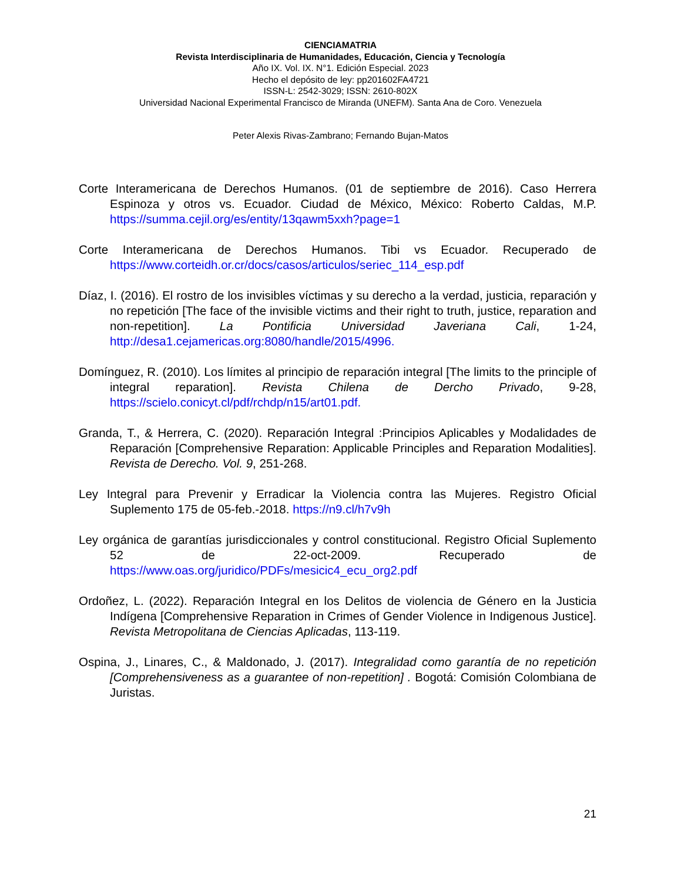CIENCIAMATRIA
Revista Interdisciplinaria de Humanidades, Educación, Ciencia y Tecnología
Año IX. Vol. IX. N°1. Edición Especial. 2023
Hecho el depósito de ley: pp201602FA4721
ISSN-L: 2542-3029; ISSN: 2610-802X
Universidad Nacional Experimental Francisco de Miranda (UNEFM). Santa Ana de Coro. Venezuela
Peter Alexis Rivas-Zambrano; Fernando Bujan-Matos
Corte Interamericana de Derechos Humanos. (01 de septiembre de 2016). Caso Herrera Espinoza y otros vs. Ecuador. Ciudad de México, México: Roberto Caldas, M.P. https://summa.cejil.org/es/entity/13qawm5xxh?page=1
Corte Interamericana de Derechos Humanos. Tibi vs Ecuador. Recuperado de https://www.corteidh.or.cr/docs/casos/articulos/seriec_114_esp.pdf
Díaz, I. (2016). El rostro de los invisibles víctimas y su derecho a la verdad, justicia, reparación y no repetición [The face of the invisible victims and their right to truth, justice, reparation and non-repetition]. La Pontificia Universidad Javeriana Cali, 1-24, http://desa1.cejamericas.org:8080/handle/2015/4996.
Domínguez, R. (2010). Los límites al principio de reparación integral [The limits to the principle of integral reparation]. Revista Chilena de Dercho Privado, 9-28, https://scielo.conicyt.cl/pdf/rchdp/n15/art01.pdf.
Granda, T., & Herrera, C. (2020). Reparación Integral :Principios Aplicables y Modalidades de Reparación [Comprehensive Reparation: Applicable Principles and Reparation Modalities]. Revista de Derecho. Vol. 9, 251-268.
Ley Integral para Prevenir y Erradicar la Violencia contra las Mujeres. Registro Oficial Suplemento 175 de 05-feb.-2018. https://n9.cl/h7v9h
Ley orgánica de garantías jurisdiccionales y control constitucional. Registro Oficial Suplemento 52 de 22-oct-2009. Recuperado de https://www.oas.org/juridico/PDFs/mesicic4_ecu_org2.pdf
Ordoñez, L. (2022). Reparación Integral en los Delitos de violencia de Género en la Justicia Indígena [Comprehensive Reparation in Crimes of Gender Violence in Indigenous Justice]. Revista Metropolitana de Ciencias Aplicadas, 113-119.
Ospina, J., Linares, C., & Maldonado, J. (2017). Integralidad como garantía de no repetición [Comprehensiveness as a guarantee of non-repetition] . Bogotá: Comisión Colombiana de Juristas.
21